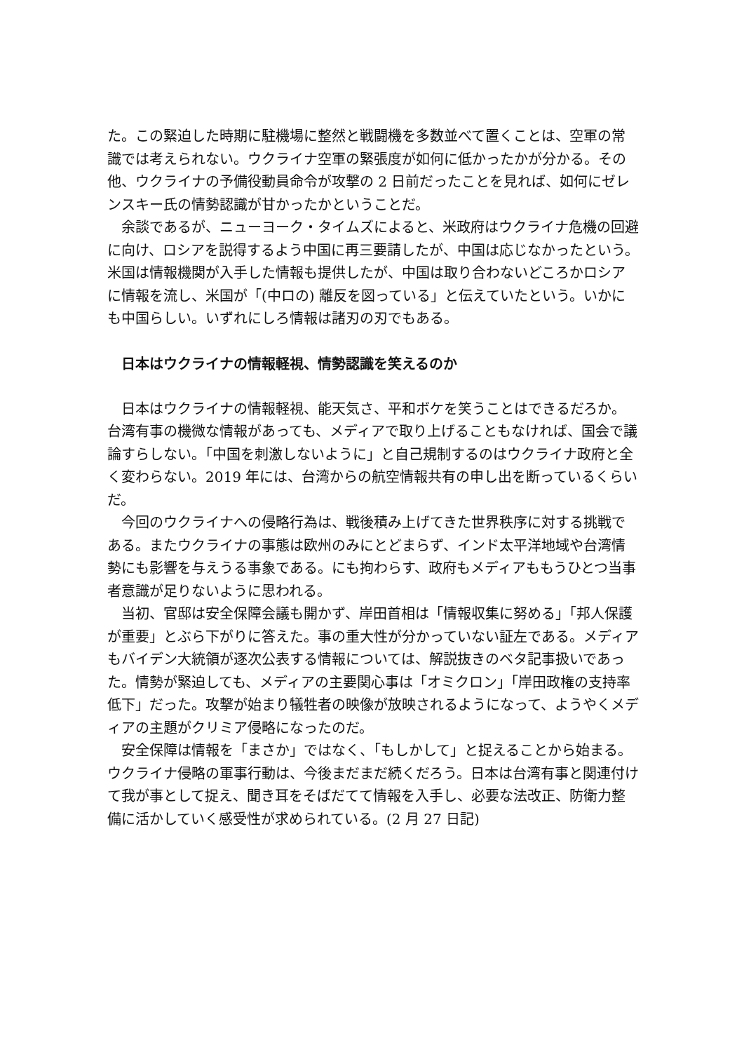た。この緊迫した時期に駐機場に整然と戦闘機を多数並べて置くことは、空軍の常識では考えられない。ウクライナ空軍の緊張度が如何に低かったかが分かる。その他、ウクライナの予備役動員命令が攻撃の 2 日前だったことを見れば、如何にゼレンスキー氏の情勢認識が甘かったかということだ。
余談であるが、ニューヨーク・タイムズによると、米政府はウクライナ危機の回避に向け、ロシアを説得するよう中国に再三要請したが、中国は応じなかったという。米国は情報機関が入手した情報も提供したが、中国は取り合わないどころかロシアに情報を流し、米国が「(中ロの) 離反を図っている」と伝えていたという。いかにも中国らしい。いずれにしろ情報は諸刃の刃でもある。
日本はウクライナの情報軽視、情勢認識を笑えるのか
日本はウクライナの情報軽視、能天気さ、平和ボケを笑うことはできるだろか。台湾有事の機微な情報があっても、メディアで取り上げることもなければ、国会で議論すらしない。「中国を刺激しないように」と自己規制するのはウクライナ政府と全く変わらない。2019 年には、台湾からの航空情報共有の申し出を断っているくらいだ。
今回のウクライナへの侵略行為は、戦後積み上げてきた世界秩序に対する挑戦である。またウクライナの事態は欧州のみにとどまらず、インド太平洋地域や台湾情勢にも影響を与えうる事象である。にも拘わらす、政府もメディアももうひとつ当事者意識が足りないように思われる。
当初、官邸は安全保障会議も開かず、岸田首相は「情報収集に努める」「邦人保護が重要」とぶら下がりに答えた。事の重大性が分かっていない証左である。メディアもバイデン大統領が逐次公表する情報については、解説抜きのベタ記事扱いであった。情勢が緊迫しても、メディアの主要関心事は「オミクロン」「岸田政権の支持率低下」だった。攻撃が始まり犠牲者の映像が放映されるようになって、ようやくメディアの主題がクリミア侵略になったのだ。
安全保障は情報を「まさか」ではなく、「もしかして」と捉えることから始まる。ウクライナ侵略の軍事行動は、今後まだまだ続くだろう。日本は台湾有事と関連付けて我が事として捉え、聞き耳をそばだてて情報を入手し、必要な法改正、防衛力整備に活かしていく感受性が求められている。(2 月 27 日記)